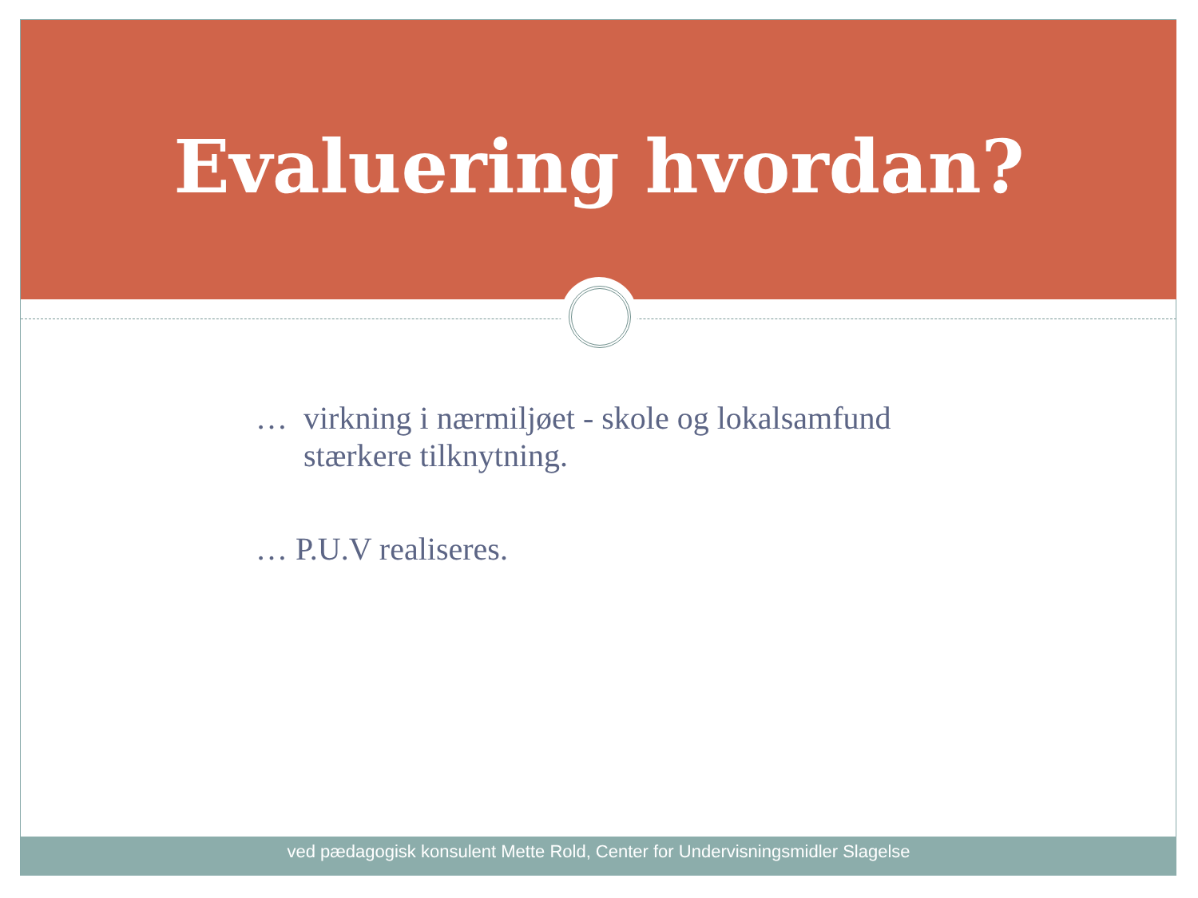Evaluering hvordan?
… virkning i nærmiljøet - skole og lokalsamfund
stærkere tilknytning.
… P.U.V realiseres.
ved pædagogisk konsulent Mette Rold, Center for Undervisningsmidler Slagelse